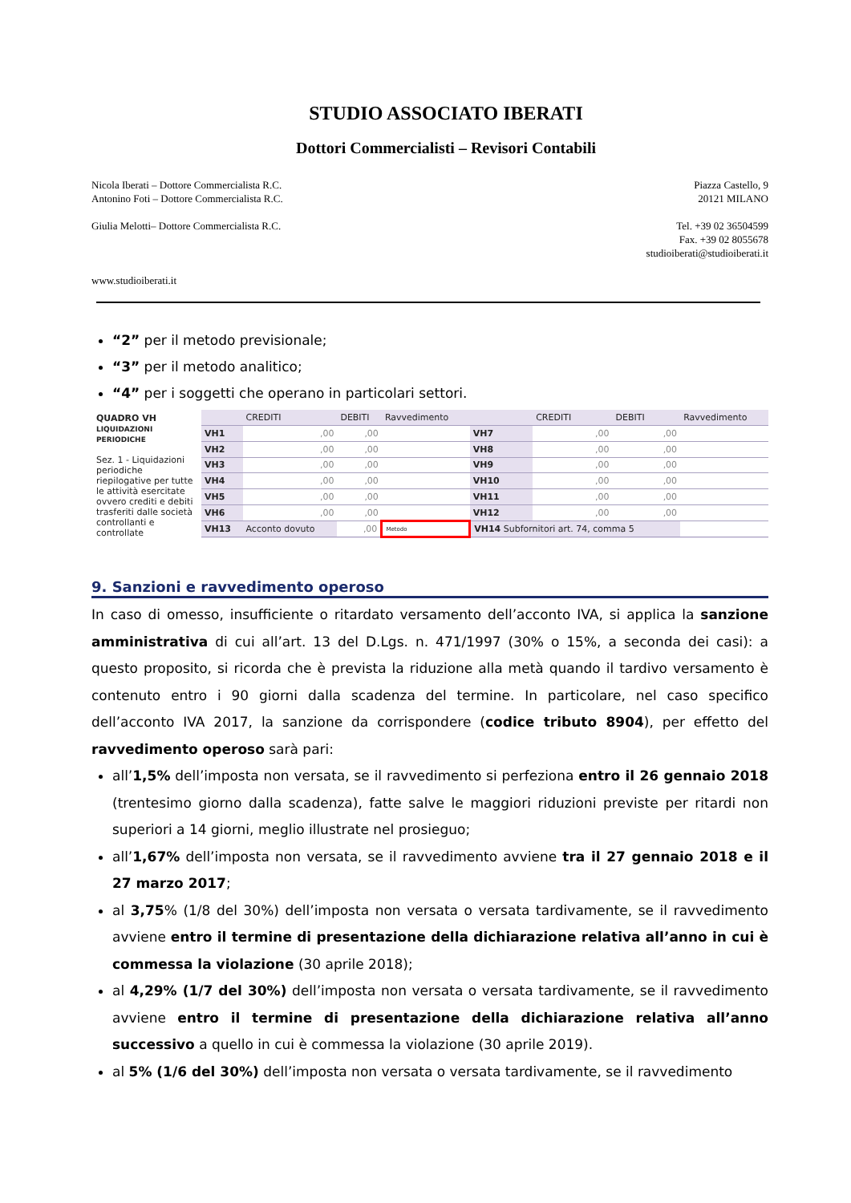STUDIO ASSOCIATO IBERATI
Dottori Commercialisti – Revisori Contabili
Nicola Iberati – Dottore Commercialista R.C.
Antonino Foti – Dottore Commercialista R.C.
Giulia Melotti– Dottore Commercialista R.C.
www.studioiberati.it
Piazza Castello, 9
20121 MILANO
Tel. +39 02 36504599
Fax. +39 02 8055678
studioiberati@studioiberati.it
“2” per il metodo previsionale;
“3” per il metodo analitico;
“4” per i soggetti che operano in particolari settori.
QUADRO VH
LIQUIDAZIONI PERIODICHE
Sez. 1 - Liquidazioni periodiche riepilogative per tutte le attività esercitate ovvero crediti e debiti trasferiti dalle società controllanti e controllate
| | CREDITI | DEBITI | Ravvedimento | | CREDITI | DEBITI | Ravvedimento |
| VH1 | ,00 | ,00 | | VH7 | ,00 | ,00 | |
| VH2 | ,00 | ,00 | | VH8 | ,00 | ,00 | |
| VH3 | ,00 | ,00 | | VH9 | ,00 | ,00 | |
| VH4 | ,00 | ,00 | | VH10 | ,00 | ,00 | |
| VH5 | ,00 | ,00 | | VH11 | ,00 | ,00 | |
| VH6 | ,00 | ,00 | | VH12 | ,00 | ,00 | |
| VH13 | Acconto dovuto | ,00 | Metodo | VH14 Subfornitori art. 74, comma 5 | | | |
9. Sanzioni e ravvedimento operoso
In caso di omesso, insufficiente o ritardato versamento dell’acconto IVA, si applica la sanzione amministrativa di cui all’art. 13 del D.Lgs. n. 471/1997 (30% o 15%, a seconda dei casi): a questo proposito, si ricorda che è prevista la riduzione alla metà quando il tardivo versamento è contenuto entro i 90 giorni dalla scadenza del termine. In particolare, nel caso specifico dell’acconto IVA 2017, la sanzione da corrispondere (codice tributo 8904), per effetto del ravvedimento operoso sarà pari:
all’1,5% dell’imposta non versata, se il ravvedimento si perfeziona entro il 26 gennaio 2018 (trentesimo giorno dalla scadenza), fatte salve le maggiori riduzioni previste per ritardi non superiori a 14 giorni, meglio illustrate nel prosieguo;
all’1,67% dell’imposta non versata, se il ravvedimento avviene tra il 27 gennaio 2018 e il 27 marzo 2017;
al 3,75% (1/8 del 30%) dell’imposta non versata o versata tardivamente, se il ravvedimento avviene entro il termine di presentazione della dichiarazione relativa all’anno in cui è commessa la violazione (30 aprile 2018);
al 4,29% (1/7 del 30%) dell’imposta non versata o versata tardivamente, se il ravvedimento avviene entro il termine di presentazione della dichiarazione relativa all’anno successivo a quello in cui è commessa la violazione (30 aprile 2019).
al 5% (1/6 del 30%) dell’imposta non versata o versata tardivamente, se il ravvedimento